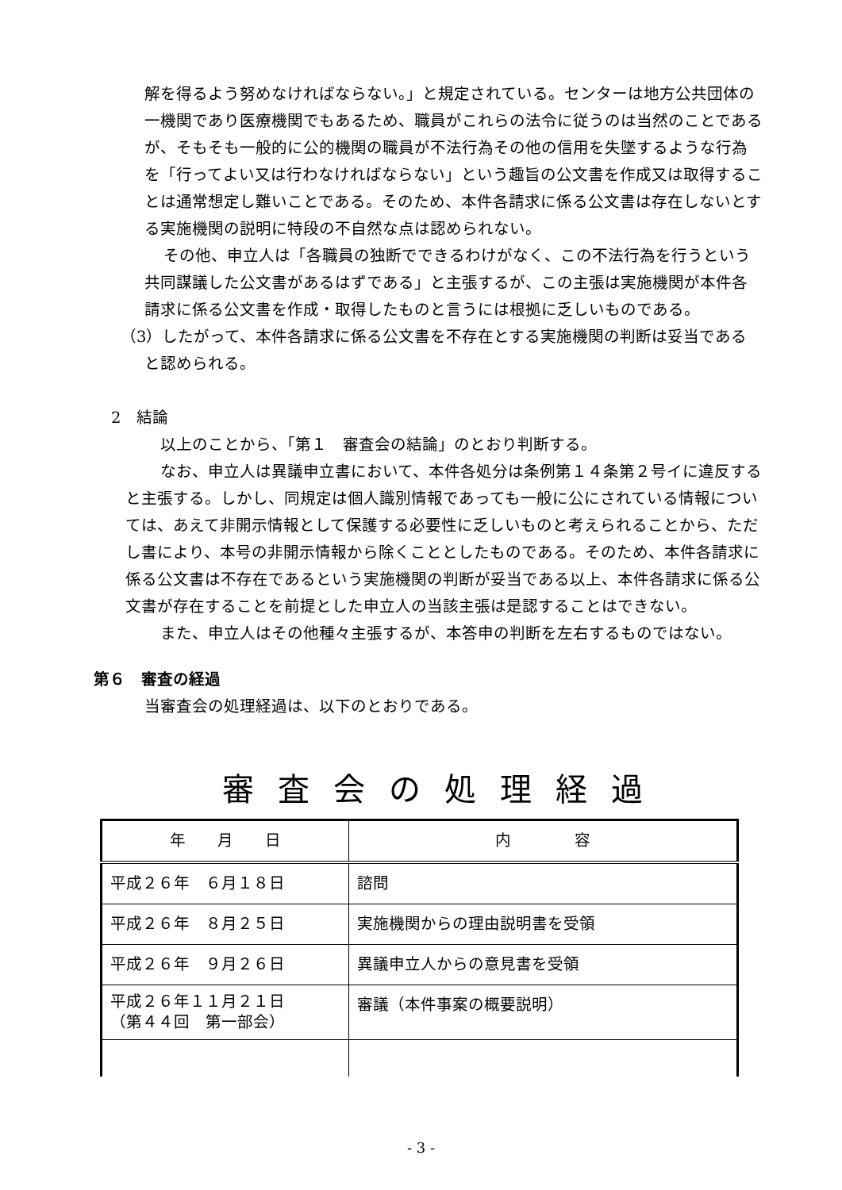解を得るよう努めなければならない。」と規定されている。センターは地方公共団体の一機関であり医療機関でもあるため、職員がこれらの法令に従うのは当然のことであるが、そもそも一般的に公的機関の職員が不法行為その他の信用を失墜するような行為を「行ってよい又は行わなければならない」という趣旨の公文書を作成又は取得することは通常想定し難いことである。そのため、本件各請求に係る公文書は存在しないとする実施機関の説明に特段の不自然な点は認められない。
その他、申立人は「各職員の独断でできるわけがなく、この不法行為を行うという共同謀議した公文書があるはずである」と主張するが、この主張は実施機関が本件各請求に係る公文書を作成・取得したものと言うには根拠に乏しいものである。
（3）したがって、本件各請求に係る公文書を不存在とする実施機関の判断は妥当であると認められる。
2　結論
　以上のことから、「第１　審査会の結論」のとおり判断する。
　なお、申立人は異議申立書において、本件各処分は条例第１４条第２号イに違反すると主張する。しかし、同規定は個人識別情報であっても一般に公にされている情報については、あえて非開示情報として保護する必要性に乏しいものと考えられることから、ただし書により、本号の非開示情報から除くこととしたものである。そのため、本件各請求に係る公文書は不存在であるという実施機関の判断が妥当である以上、本件各請求に係る公文書が存在することを前提とした申立人の当該主張は是認することはできない。
　また、申立人はその他種々主張するが、本答申の判断を左右するものではない。
第６　審査の経過
当審査会の処理経過は、以下のとおりである。
審査会の処理経過
| 年 月 日 | 内 容 |
| --- | --- |
| 平成２６年 ６月１８日 | 諮問 |
| 平成２６年 ８月２５日 | 実施機関からの理由説明書を受領 |
| 平成２６年 ９月２６日 | 異議申立人からの意見書を受領 |
| 平成２６年１１月２１日 （第４４回 第一部会） | 審議（本件事案の概要説明） |
- 3 -